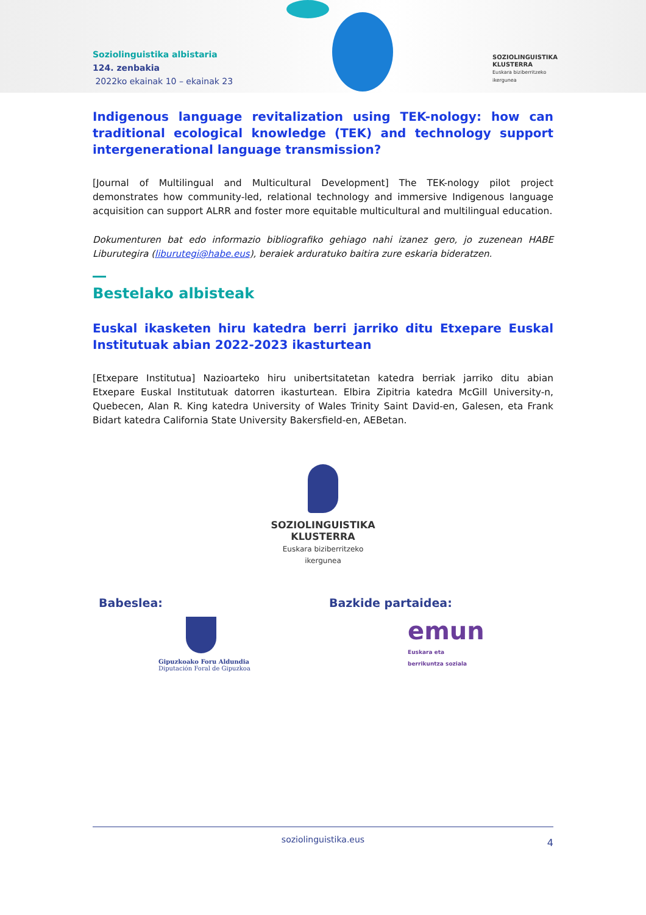Soziolinguistika albistaria
124. zenbakia
2022ko ekainak 10 – ekainak 23
SOZIOLINGUISTIKA
KLUSTERRA
Euskara biziberritzeko
ikergunea
Indigenous language revitalization using TEK-nology: how can traditional ecological knowledge (TEK) and technology support intergenerational language transmission?
[Journal of Multilingual and Multicultural Development] The TEK-nology pilot project demonstrates how community-led, relational technology and immersive Indigenous language acquisition can support ALRR and foster more equitable multicultural and multilingual education.
Dokumenturen bat edo informazio bibliografiko gehiago nahi izanez gero, jo zuzenean HABE Liburutegira (liburutegi@habe.eus), beraiek arduratuko baitira zure eskaria bideratzen.
Bestelako albisteak
Euskal ikasketen hiru katedra berri jarriko ditu Etxepare Euskal Institutuak abian 2022-2023 ikasturtean
[Etxepare Institutua] Nazioarteko hiru unibertsitatetan katedra berriak jarriko ditu abian Etxepare Euskal Institutuak datorren ikasturtean. Elbira Zipitria katedra McGill University-n, Quebecen, Alan R. King katedra University of Wales Trinity Saint David-en, Galesen, eta Frank Bidart katedra California State University Bakersfield-en, AEBetan.
SOZIOLINGUISTIKA
KLUSTERRA
Euskara biziberritzeko
ikergunea
Babeslea: Bazkide partaidea:
Gipuzkoako Foru Aldundia
Diputación Foral de Gipuzkoa
emun
Euskara eta
berrikuntza soziala
soziolinguistika.eus 4